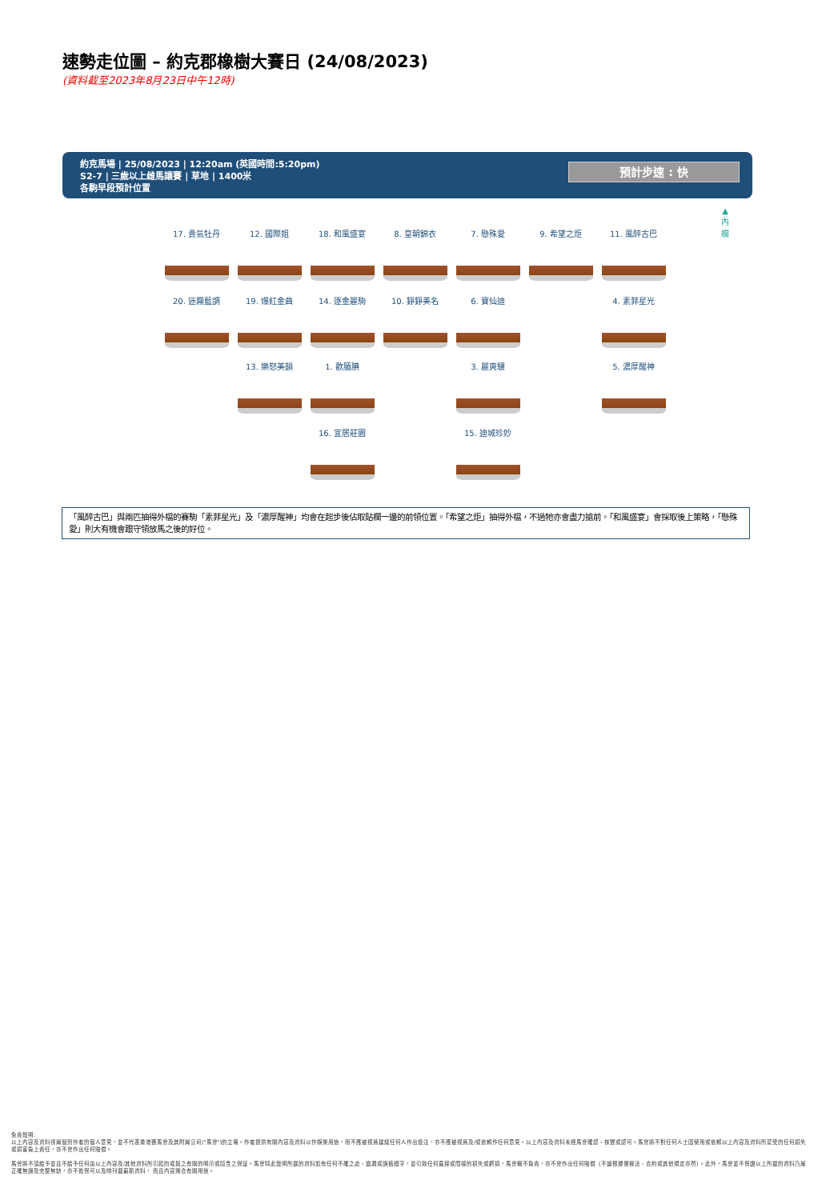速勢走位圖 – 約克郡橡樹大賽日 (24/08/2023)
(資料截至2023年8月23日中午12時)
約克馬場 | 25/08/2023 | 12:20am (英國時間:5:20pm)
S2-7 | 三歲以上雌馬讓賽 | 草地 | 1400米
各駒早段預計位置
預計步速 : 快
▲
內
欄
17. 貴氣牡丹 12. 國際姐 18. 和風盛宴 8. 皇朝錦衣 7. 懸殊愛 9. 希望之炬 11. 風醉古巴
20. 迷霧藍調 19. 爆紅金曲 14. 逐金麗駒 10. 錚錚美名 6. 寶仙迪 - 4. 素菲星光
- 13. 樂怒美韻 1. 歡腼腆 - 3. 麗爽驥 - 5. 濃厚醒神
- - 16. 宜居莊園 - 15. 迪城珍妙
「風醉古巴」與兩匹抽得外檔的賽駒「素菲星光」及「濃厚醒神」均會在起步後佔取貼欄一邊的前領位置。「希望之炬」抽得外檔，不過牠亦會盡力搶前。「和風盛宴」會採取後上策略，「懸殊愛」則大有機會跟守領放馬之後的好位。
免責聲明:
以上內容及資料僅屬個別作者的個人意見，並不代表香港賽馬會及其附屬公司("馬會")的立場。作者提供有關內容及資料以作娛樂用途，而不應被視爲建議任何人作出投注，亦不應被視爲及/或依賴作任何意見。以上內容及資料未經馬會確認、核實或認可。馬會將不對任何人士因使用或依賴以上內容及資料所蒙受的任何損失或損害負上責任，亦不會作出任何賠償。
馬會將不須給予並且不給予任何由以上內容及/其他資料所引起的或與之有關的明示或隱含之保証。馬會特此聲明所載的資料如有任何不確之處、遺漏或誤植錯字，並引致任何直接或間接的損失或虧損，馬會概不負責，亦不會作出任何賠償（不論根據侵權法、合約或其他規定亦然）。此外，馬會並不保證以上所載的資料乃屬正確無誤及完整無缺，亦不擔保可以及時刊載最新資料， 而且內容適合有關用途。